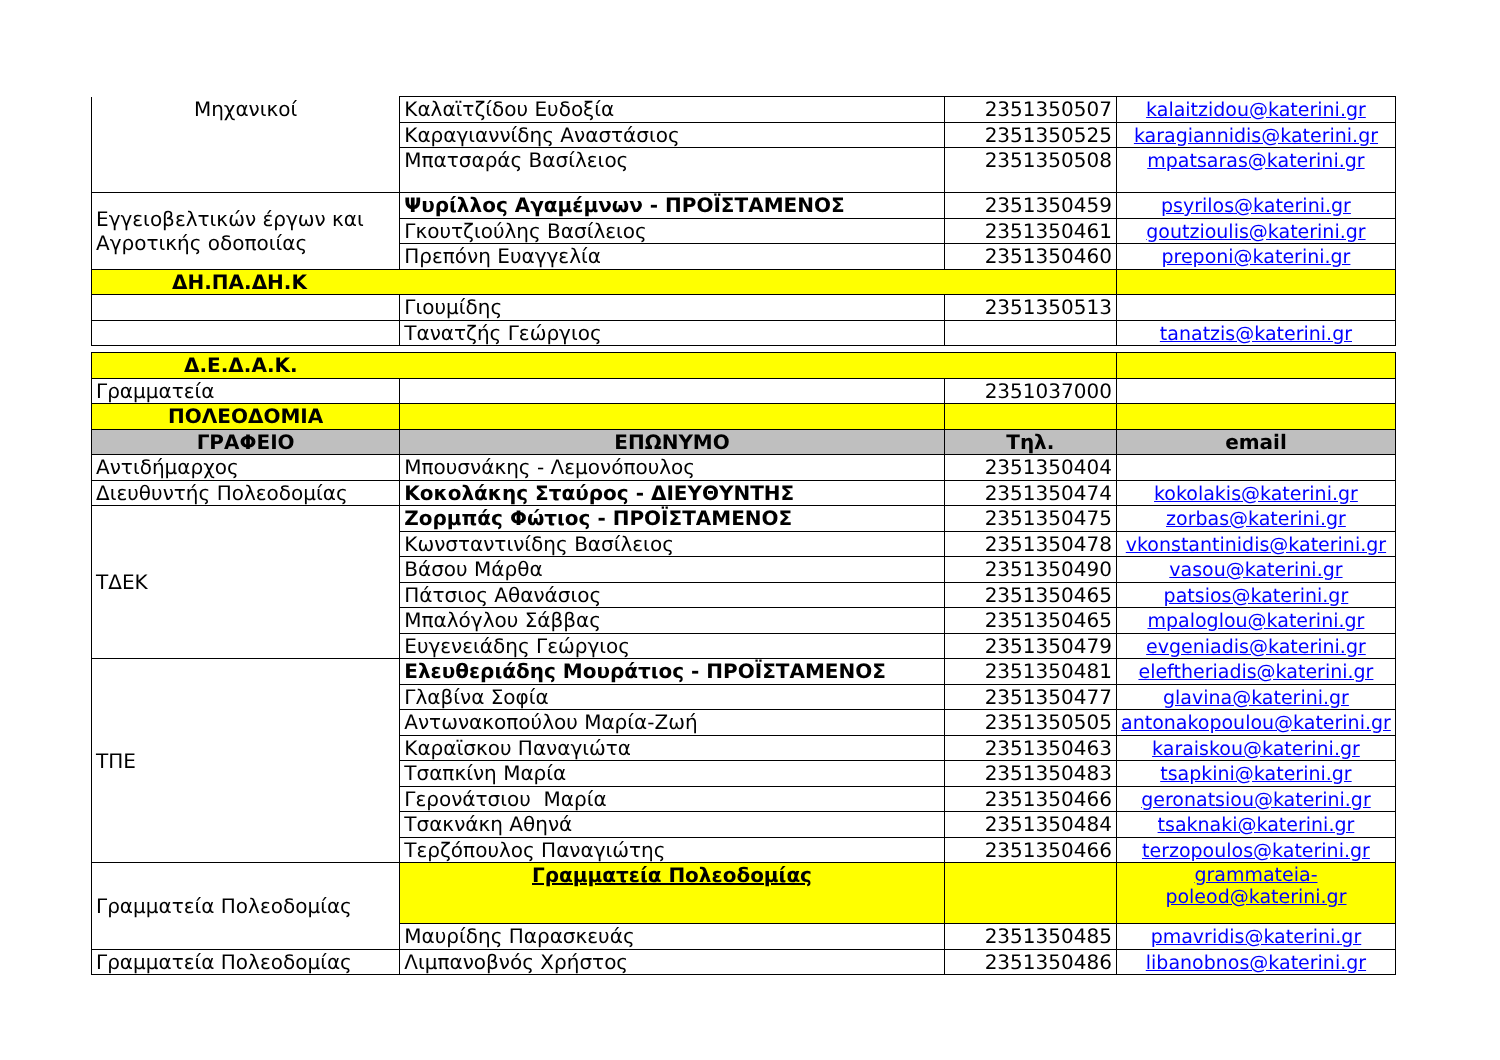| Μηχανικοί | Καλαϊτζίδου Ευδοξία | 2351350507 | kalaitzidou@katerini.gr |
| | Καραγιαννίδης Αναστάσιος | 2351350525 | karagiannidis@katerini.gr |
| | Μπατσαράς Βασίλειος | 2351350508 | mpatsaras@katerini.gr |
| Εγγειοβελτικών έργων και Αγροτικής οδοποιίας | Ψυρίλλος Αγαμέμνων - ΠΡΟΪΣΤΑΜΕΝΟΣ | 2351350459 | psyrilos@katerini.gr |
| | Γκουτζιούλης Βασίλειος | 2351350461 | goutzioulis@katerini.gr |
| | Πρεπόνη Ευαγγελία | 2351350460 | preponi@katerini.gr |
| ΔΗ.ΠΑ.ΔΗ.Κ | | | |
| | Γιουμίδης | 2351350513 | |
| | Τανατζής Γεώργιος | | tanatzis@katerini.gr |
| Δ.Ε.Δ.Α.Κ. | | | |
| Γραμματεία | | 2351037000 | |
| ΠΟΛΕΟΔΟΜΙΑ | | | |
| ΓΡΑΦΕΙΟ | ΕΠΩΝΥΜΟ | Τηλ. | email |
| Αντιδήμαρχος | Μπουσνάκης - Λεμονόπουλος | 2351350404 | |
| Διευθυντής Πολεοδομίας | Κοκολάκης Σταύρος - ΔΙΕΥΘΥΝΤΗΣ | 2351350474 | kokolakis@katerini.gr |
| ΤΔΕΚ | Ζορμπάς Φώτιος - ΠΡΟΪΣΤΑΜΕΝΟΣ | 2351350475 | zorbas@katerini.gr |
| | Κωνσταντινίδης Βασίλειος | 2351350478 | vkonstantinidis@katerini.gr |
| | Βάσου Μάρθα | 2351350490 | vasou@katerini.gr |
| | Πάτσιος Αθανάσιος | 2351350465 | patsios@katerini.gr |
| | Μπαλόγλου Σάββας | 2351350465 | mpaloglou@katerini.gr |
| | Ευγενειάδης Γεώργιος | 2351350479 | evgeniadis@katerini.gr |
| ΤΠΕ | Ελευθεριάδης Μουράτιος - ΠΡΟΪΣΤΑΜΕΝΟΣ | 2351350481 | eleftheriadis@katerini.gr |
| | Γλαβίνα Σοφία | 2351350477 | glavina@katerini.gr |
| | Αντωνακοπούλου Μαρία-Ζωή | 2351350505 | antonakopoulou@katerini.gr |
| | Καραϊσκου Παναγιώτα | 2351350463 | karaiskou@katerini.gr |
| | Τσαπκίνη Μαρία | 2351350483 | tsapkini@katerini.gr |
| | Γερονάτσιου Μαρία | 2351350466 | geronatsiou@katerini.gr |
| | Τσακνάκη Αθηνά | 2351350484 | tsaknaki@katerini.gr |
| | Τερζόπουλος Παναγιώτης | 2351350466 | terzopoulos@katerini.gr |
| Γραμματεία Πολεοδομίας | Γραμματεία Πολεοδομίας | | grammateia-poleod@katerini.gr |
| | Μαυρίδης Παρασκευάς | 2351350485 | pmavridis@katerini.gr |
| Γραμματεία Πολεοδομίας | Λιμπανοβνός Χρήστος | 2351350486 | libanobnos@katerini.gr |